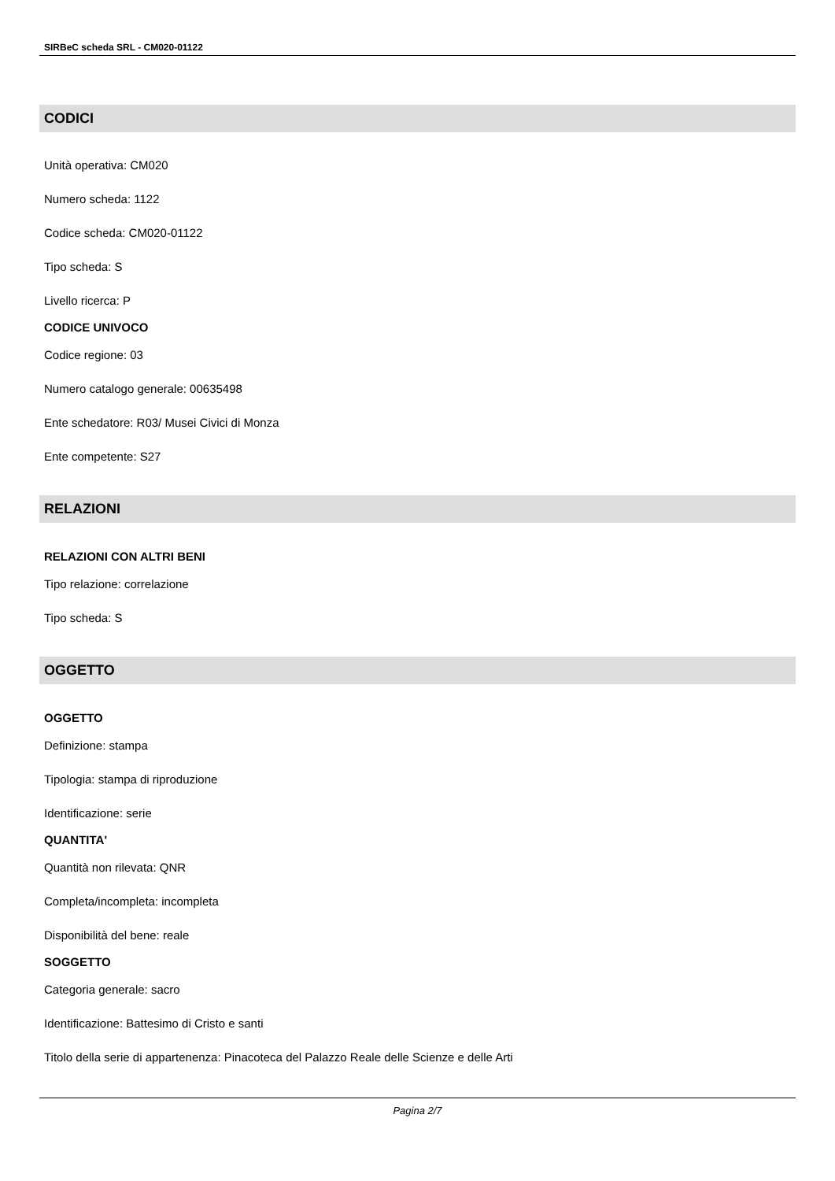SIRBeC scheda SRL - CM020-01122
CODICI
Unità operativa: CM020
Numero scheda: 1122
Codice scheda: CM020-01122
Tipo scheda: S
Livello ricerca: P
CODICE UNIVOCO
Codice regione: 03
Numero catalogo generale: 00635498
Ente schedatore: R03/ Musei Civici di Monza
Ente competente: S27
RELAZIONI
RELAZIONI CON ALTRI BENI
Tipo relazione: correlazione
Tipo scheda: S
OGGETTO
OGGETTO
Definizione: stampa
Tipologia: stampa di riproduzione
Identificazione: serie
QUANTITA'
Quantità non rilevata: QNR
Completa/incompleta: incompleta
Disponibilità del bene: reale
SOGGETTO
Categoria generale: sacro
Identificazione: Battesimo di Cristo e santi
Titolo della serie di appartenenza: Pinacoteca del Palazzo Reale delle Scienze e delle Arti
Pagina 2/7